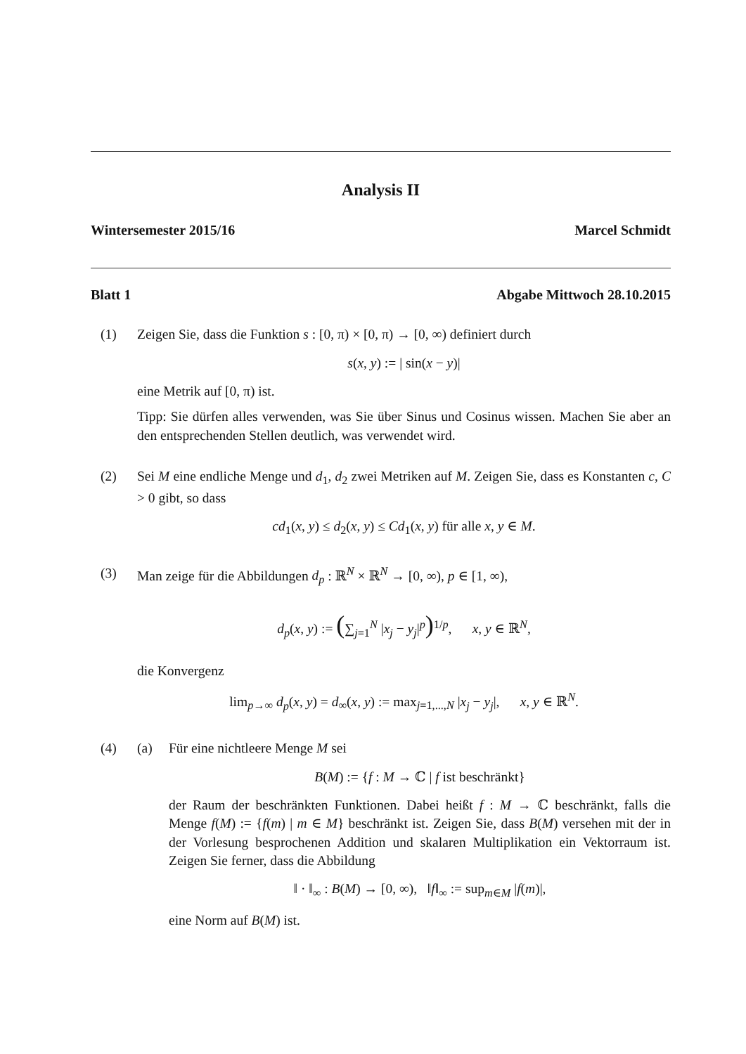Analysis II
Wintersemester 2015/16 Marcel Schmidt
Blatt 1 Abgabe Mittwoch 28.10.2015
(1) Zeigen Sie, dass die Funktion s : [0, π) × [0, π) → [0, ∞) definiert durch
s(x, y) := | sin(x − y)|
eine Metrik auf [0, π) ist.
Tipp: Sie dürfen alles verwenden, was Sie über Sinus und Cosinus wissen. Machen Sie aber an den entsprechenden Stellen deutlich, was verwendet wird.
(2) Sei M eine endliche Menge und d<sub>1</sub>, d<sub>2</sub> zwei Metriken auf M. Zeigen Sie, dass es Konstanten c, C > 0 gibt, so dass
cd<sub>1</sub>(x, y) ≤ d<sub>2</sub>(x, y) ≤ Cd<sub>1</sub>(x, y) für alle x, y ∈ M.
(3) Man zeige für die Abbildungen d<sub>p</sub> : ℝ<sup>N</sup> × ℝ<sup>N</sup> → [0, ∞), p ∈ [1, ∞),
d<sub>p</sub>(x, y) := (∑<sub>j=1</sub><sup>N</sup> |x<sub>j</sub> − y<sub>j</sub>|<sup>p</sup>)<sup>1/p</sup>, x, y ∈ ℝ<sup>N</sup>,
die Konvergenz
lim<sub>p→∞</sub> d<sub>p</sub>(x, y) = d<sub>∞</sub>(x, y) := max<sub>j=1,...,N</sub> |x<sub>j</sub> − y<sub>j</sub>|, x, y ∈ ℝ<sup>N</sup>.
(4) (a) Für eine nichtleere Menge M sei
B(M) := {f : M → ℂ | f ist beschränkt}
der Raum der beschränkten Funktionen. Dabei heißt f : M → ℂ beschränkt, falls die Menge f(M) := {f(m) | m ∈ M} beschränkt ist. Zeigen Sie, dass B(M) versehen mit der in der Vorlesung besprochenen Addition und skalaren Multiplikation ein Vektorraum ist. Zeigen Sie ferner, dass die Abbildung
‖ · ‖<sub>∞</sub> : B(M) → [0, ∞), ‖f‖<sub>∞</sub> := sup<sub>m∈M</sub> |f(m)|,
eine Norm auf B(M) ist.